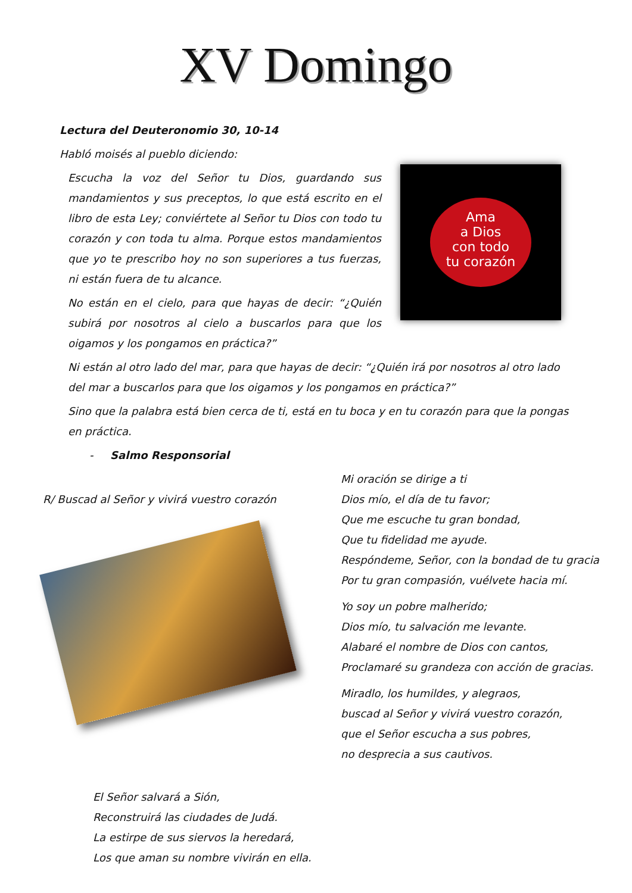XV Domingo
Lectura del Deuteronomio 30, 10-14
Habló moisés al pueblo diciendo:
Escucha la voz del Señor tu Dios, guardando sus mandamientos y sus preceptos, lo que está escrito en el libro de esta Ley; conviértete al Señor tu Dios con todo tu corazón y con toda tu alma. Porque estos mandamientos que yo te prescribo hoy no son superiores a tus fuerzas, ni están fuera de tu alcance.
No están en el cielo, para que hayas de decir: “¿Quién subirá por nosotros al cielo a buscarlos para que los oigamos y los pongamos en práctica?”
Ama
a Dios
con todo
tu corazón
Ni están al otro lado del mar, para que hayas de decir: “¿Quién irá por nosotros al otro lado del mar a buscarlos para que los oigamos y los pongamos en práctica?”
Sino que la palabra está bien cerca de ti, está en tu boca y en tu corazón para que la pongas en práctica.
- Salmo Responsorial
R/ Buscad al Señor y vivirá vuestro corazón
Mi oración se dirige a ti
Dios mío, el día de tu favor;
Que me escuche tu gran bondad,
Que tu fidelidad me ayude.
Respóndeme, Señor, con la bondad de tu gracia
Por tu gran compasión, vuélvete hacia mí.
Yo soy un pobre malherido;
Dios mío, tu salvación me levante.
Alabaré el nombre de Dios con cantos,
Proclamaré su grandeza con acción de gracias.
Miradlo, los humildes, y alegraos,
buscad al Señor y vivirá vuestro corazón,
que el Señor escucha a sus pobres,
no desprecia a sus cautivos.
El Señor salvará a Sión,
Reconstruirá las ciudades de Judá.
La estirpe de sus siervos la heredará,
Los que aman su nombre vivirán en ella.